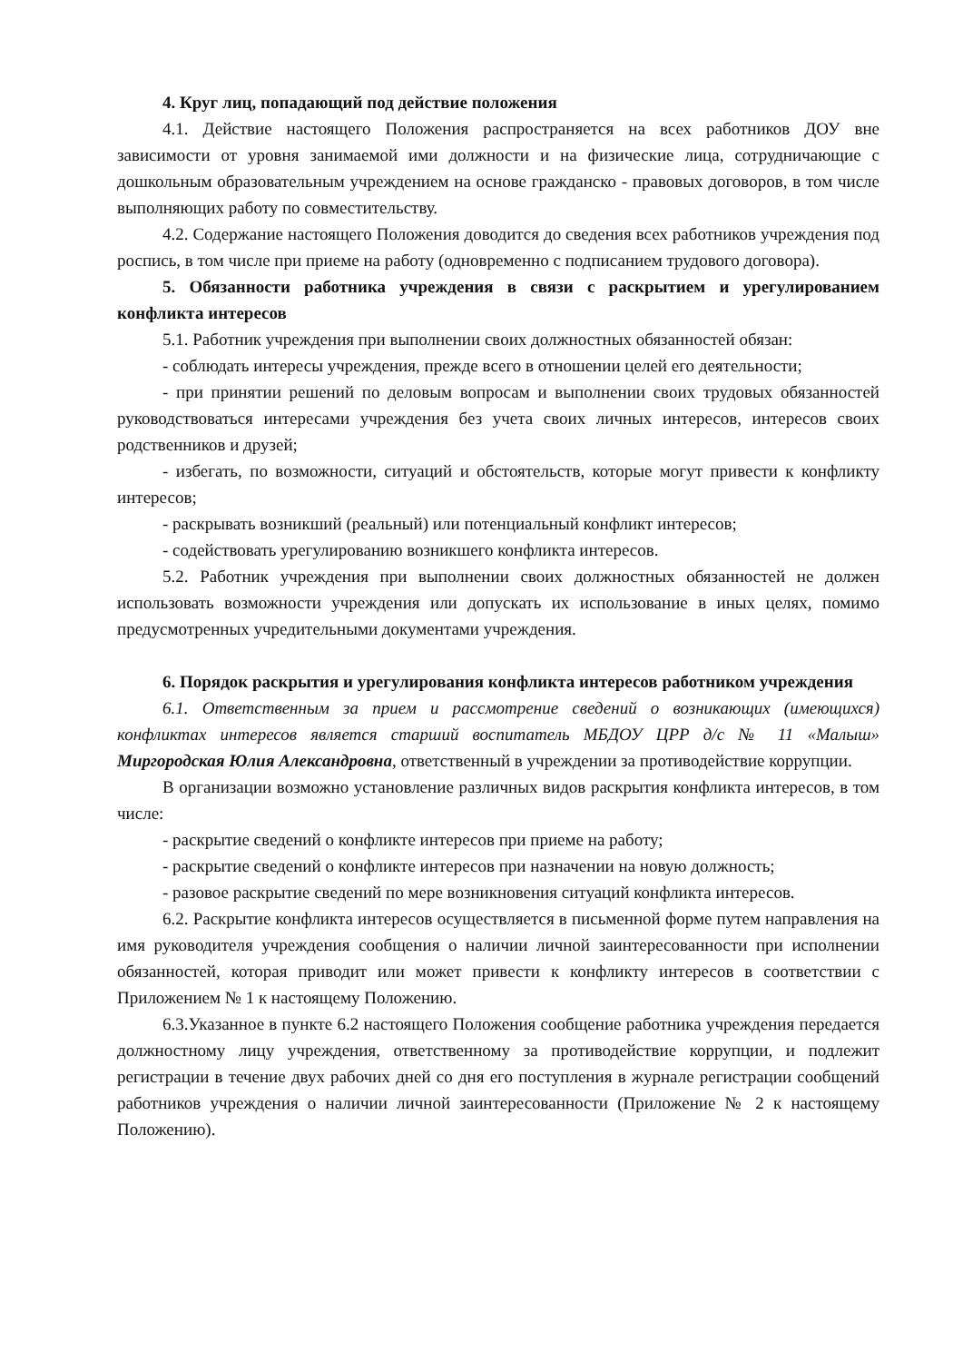4. Круг лиц, попадающий под действие положения
4.1. Действие настоящего Положения распространяется на всех работников ДОУ вне зависимости от уровня занимаемой ими должности и на физические лица, сотрудничающие с дошкольным образовательным учреждением на основе гражданско - правовых договоров, в том числе выполняющих работу по совместительству.
4.2. Содержание настоящего Положения доводится до сведения всех работников учреждения под роспись, в том числе при приеме на работу (одновременно с подписанием трудового договора).
5. Обязанности работника учреждения в связи с раскрытием и урегулированием конфликта интересов
5.1. Работник учреждения при выполнении своих должностных обязанностей обязан:
- соблюдать интересы учреждения, прежде всего в отношении целей его деятельности;
- при принятии решений по деловым вопросам и выполнении своих трудовых обязанностей руководствоваться интересами учреждения без учета своих личных интересов, интересов своих родственников и друзей;
- избегать, по возможности, ситуаций и обстоятельств, которые могут привести к конфликту интересов;
- раскрывать возникший (реальный) или потенциальный конфликт интересов;
- содействовать урегулированию возникшего конфликта интересов.
5.2. Работник учреждения при выполнении своих должностных обязанностей не должен использовать возможности учреждения или допускать их использование в иных целях, помимо предусмотренных учредительными документами учреждения.
6. Порядок раскрытия и урегулирования конфликта интересов работником учреждения
6.1. Ответственным за прием и рассмотрение сведений о возникающих (имеющихся) конфликтах интересов является старший воспитатель МБДОУ ЦРР д/с № 11 «Малыш» Миргородская Юлия Александровна, ответственный в учреждении за противодействие коррупции.
В организации возможно установление различных видов раскрытия конфликта интересов, в том числе:
- раскрытие сведений о конфликте интересов при приеме на работу;
- раскрытие сведений о конфликте интересов при назначении на новую должность;
- разовое раскрытие сведений по мере возникновения ситуаций конфликта интересов.
6.2. Раскрытие конфликта интересов осуществляется в письменной форме путем направления на имя руководителя учреждения сообщения о наличии личной заинтересованности при исполнении обязанностей, которая приводит или может привести к конфликту интересов в соответствии с Приложением № 1 к настоящему Положению.
6.3.Указанное в пункте 6.2 настоящего Положения сообщение работника учреждения передается должностному лицу учреждения, ответственному за противодействие коррупции, и подлежит регистрации в течение двух рабочих дней со дня его поступления в журнале регистрации сообщений работников учреждения о наличии личной заинтересованности (Приложение № 2 к настоящему Положению).